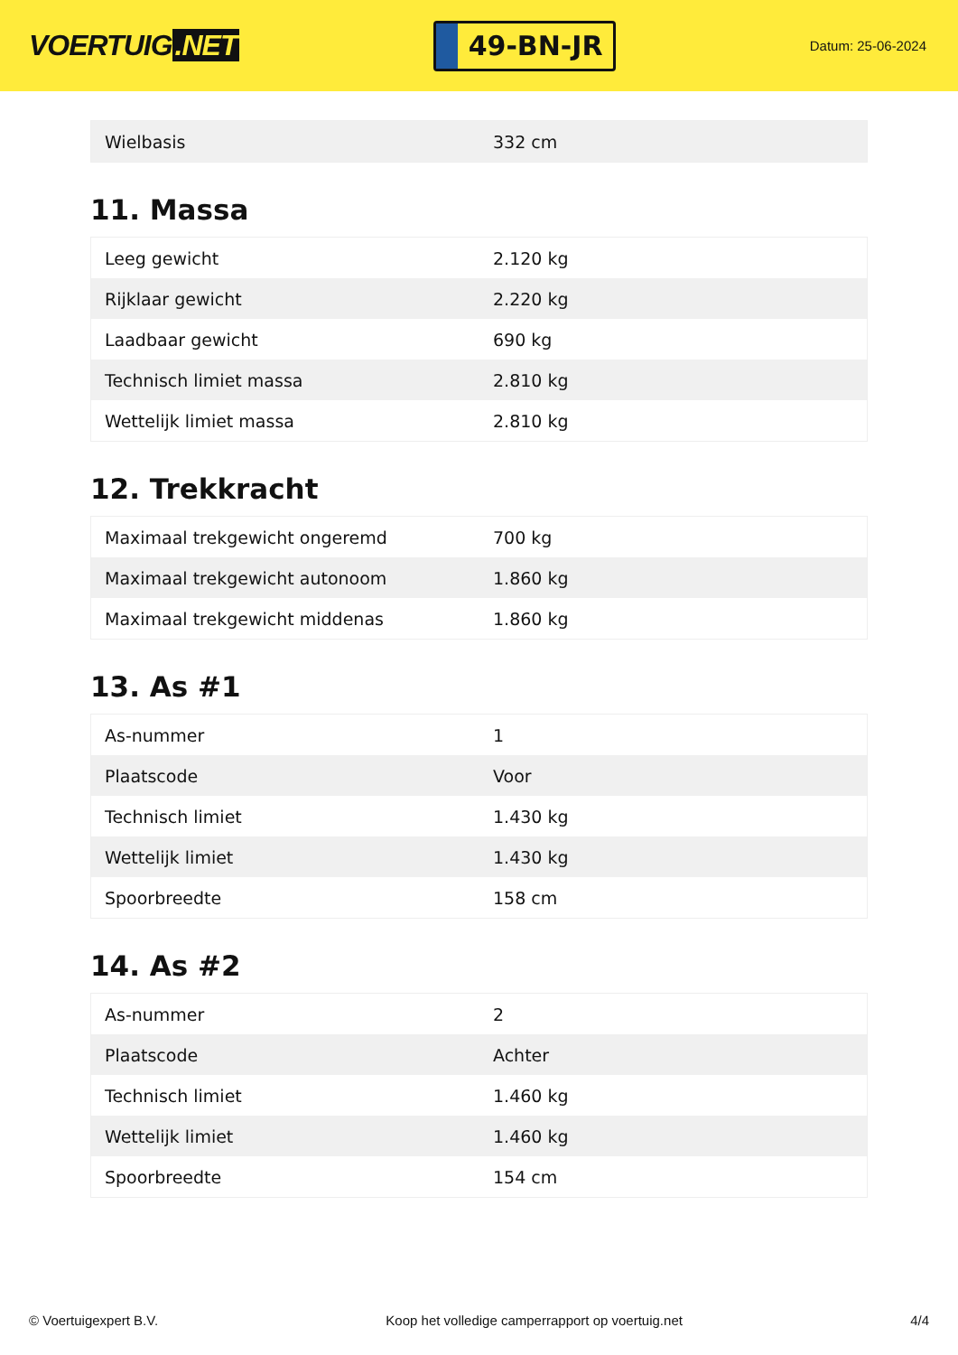VOERTUIG.NET
49-BN-JR
Datum: 25-06-2024
| Wielbasis | 332 cm |
11. Massa
| Leeg gewicht | 2.120 kg |
| Rijklaar gewicht | 2.220 kg |
| Laadbaar gewicht | 690 kg |
| Technisch limiet massa | 2.810 kg |
| Wettelijk limiet massa | 2.810 kg |
12. Trekkracht
| Maximaal trekgewicht ongeremd | 700 kg |
| Maximaal trekgewicht autonoom | 1.860 kg |
| Maximaal trekgewicht middenas | 1.860 kg |
13. As #1
| As-nummer | 1 |
| Plaatscode | Voor |
| Technisch limiet | 1.430 kg |
| Wettelijk limiet | 1.430 kg |
| Spoorbreedte | 158 cm |
14. As #2
| As-nummer | 2 |
| Plaatscode | Achter |
| Technisch limiet | 1.460 kg |
| Wettelijk limiet | 1.460 kg |
| Spoorbreedte | 154 cm |
© Voertuigexpert B.V. Koop het volledige camperrapport op voertuig.net 4/4